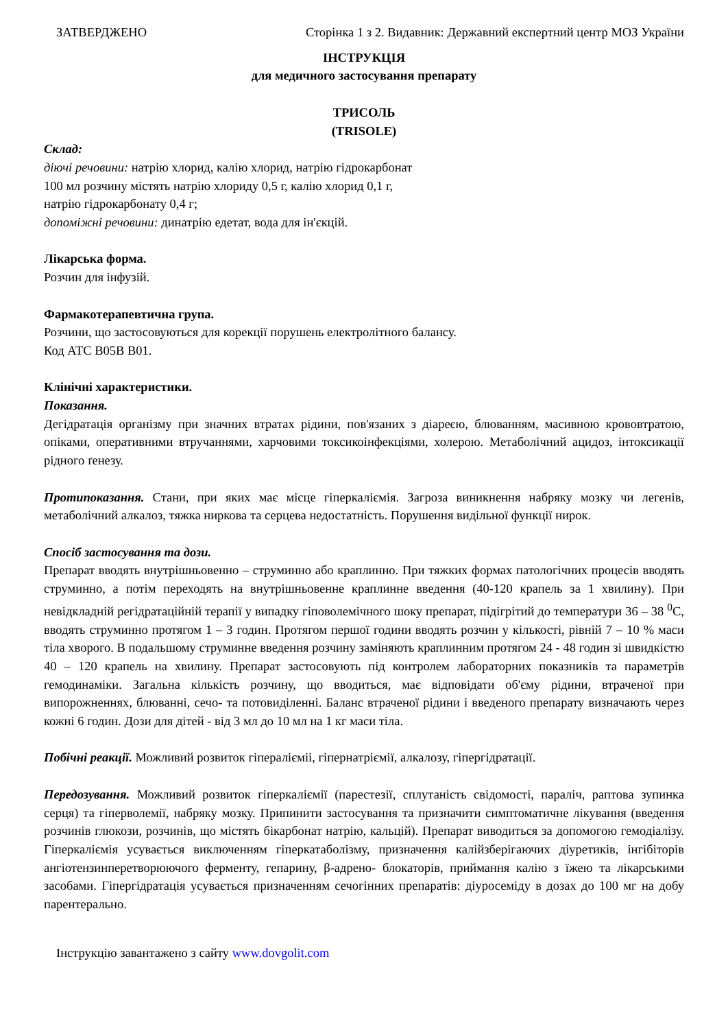ЗАТВЕРДЖЕНО Сторінка 1 з 2. Видавник: Державний експертний центр МОЗ України
ІНСТРУКЦІЯ
для медичного застосування препарату
ТРИСОЛЬ
(TRISOLE)
Склад:
діючі речовини: натрію хлорид, калію хлорид, натрію гідрокарбонат
100 мл розчину містять натрію хлориду 0,5 г, калію хлорид 0,1 г,
натрію гідрокарбонату 0,4 г;
допоміжні речовини: динатрію едетат, вода для ін'єкцій.
Лікарська форма.
Розчин для інфузій.
Фармакотерапевтична група.
Розчини, що застосовуються для корекції порушень електролітного балансу.
Код АТС B05B B01.
Клінічні характеристики.
Показання.
Дегідратація організму при значних втратах рідини, пов'язаних з діареєю, блюванням, масивною крововтратою, опіками, оперативними втручаннями, харчовими токсикоінфекціями, холерою. Метаболічний ацидоз, інтоксикації рідного ґенезу.
Протипоказання. Стани, при яких має місце гіперкаліємія. Загроза виникнення набряку мозку чи легенів, метаболічний алкалоз, тяжка ниркова та серцева недостатність. Порушення видільної функції нирок.
Спосіб застосування та дози.
Препарат вводять внутрішньовенно – струминно або краплинно. При тяжких формах патологічних процесів вводять струминно, а потім переходять на внутрішньовенне краплинне введення (40-120 крапель за 1 хвилину). При невідкладній регідратаційній терапії у випадку гіповолемічного шоку препарат, підігрітий до температури 36 – 38 <sup>0</sup>С, вводять струминно протягом 1 – 3 годин. Протягом першої години вводять розчин у кількості, рівній 7 – 10 % маси тіла хворого. В подальшому струминне введення розчину заміняють краплинним протягом 24 - 48 годин зі швидкістю 40 – 120 крапель на хвилину. Препарат застосовують під контролем лабораторних показників та параметрів гемодинаміки. Загальна кількість розчину, що вводиться, має відповідати об'єму рідини, втраченої при випорожненнях, блюванні, сечо- та потовиділенні. Баланс втраченої рідини і введеного препарату визначають через кожні 6 годин. Дози для дітей - від 3 мл до 10 мл на 1 кг маси тіла.
Побічні реакції. Можливий розвиток гіпералієміі, гіпернатріємії, алкалозу, гіпергідратації.
Передозування. Можливий розвиток гіперкаліємії (парестезії, сплутаність свідомості, параліч, раптова зупинка серця) та гіперволемії, набряку мозку. Припинити застосування та призначити симптоматичне лікування (введення розчинів глюкози, розчинів, що містять бікарбонат натрію, кальцій). Препарат виводиться за допомогою гемодіалізу. Гіперкаліємія усувається виключенням гіперкатаболізму, призначення калійзберігаючих діуретиків, інгібіторів ангіотензинперетворюючого ферменту, гепарину, β-адрено- блокаторів, приймання калію з їжею та лікарськими засобами. Гіпергідратація усувається призначенням сечогінних препаратів: діуросеміду в дозах до 100 мг на добу парентерально.
Інструкцію завантажено з сайту www.dovgolit.com